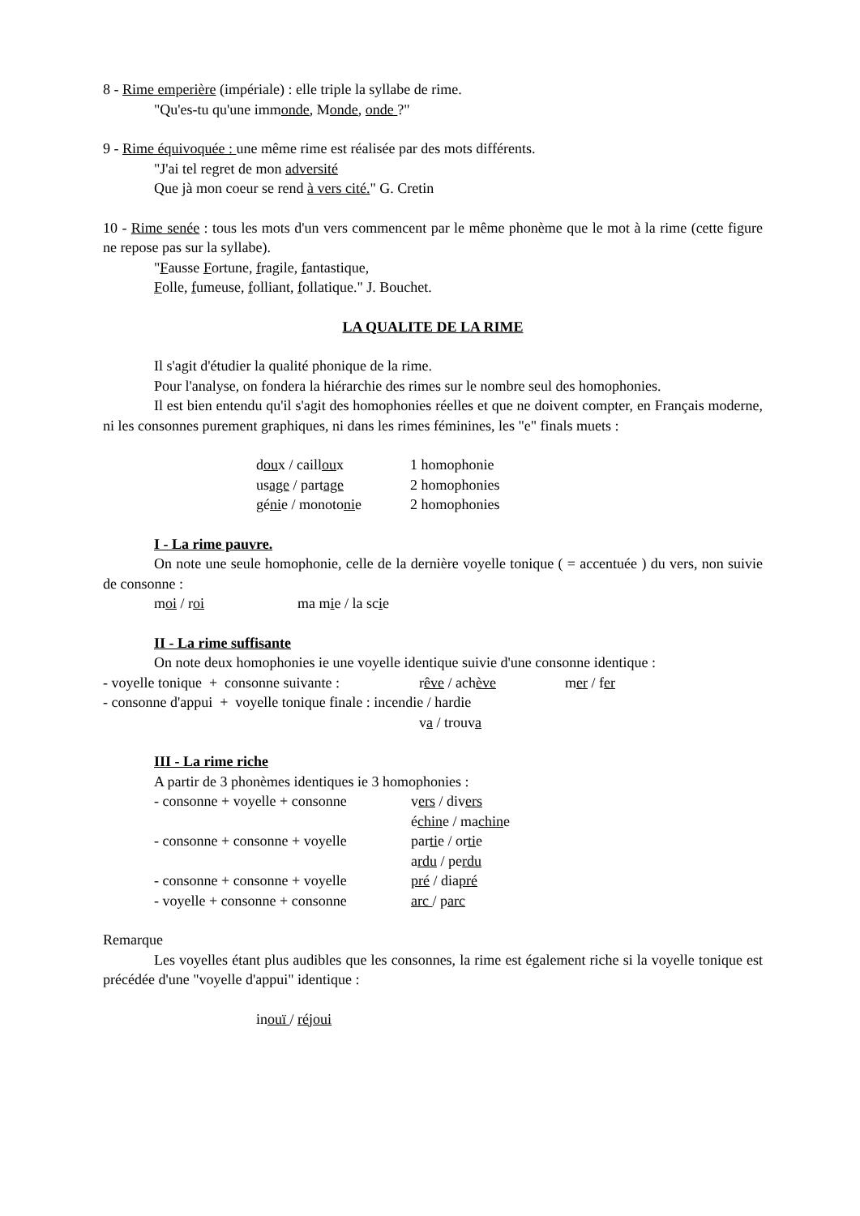8 - Rime emperière (impériale) : elle triple la syllabe de rime.
"Qu'es-tu qu'une immonde, Monde, onde ?"
9 - Rime équivoquée : une même rime est réalisée par des mots différents.
"J'ai tel regret de mon adversité
Que jà mon coeur se rend à vers cité." G. Cretin
10 - Rime senée : tous les mots d'un vers commencent par le même phonème que le mot à la rime (cette figure ne repose pas sur la syllabe).
"Fausse Fortune, fragile, fantastique,
Folle, fumeuse, folliant, follatique." J. Bouchet.
LA QUALITE DE LA RIME
Il s'agit d'étudier la qualité phonique de la rime.
Pour l'analyse, on fondera la hiérarchie des rimes sur le nombre seul des homophonies.
Il est bien entendu qu'il s'agit des homophonies réelles et que ne doivent compter, en Français moderne, ni les consonnes purement graphiques, ni dans les rimes féminines, les "e" finals muets :
| d ou x / caill ou x | 1 homophonie |
| us age / part age | 2 homophonies |
| gé ni e / monoto ni e | 2 homophonies |
I - La rime pauvre.
On note une seule homophonie, celle de la dernière voyelle tonique ( = accentuée ) du vers, non suivie de consonne :
moi / roi ma mie / la scie
II - La rime suffisante
On note deux homophonies ie une voyelle identique suivie d'une consonne identique :
| - voyelle tonique + consonne suivante : | r êve / ach ève | m er / f er |
- consonne d'appui + voyelle tonique finale : incendie / hardie
va / trouva
III - La rime riche
A partir de 3 phonèmes identiques ie 3 homophonies :
| - consonne + voyelle + consonne | v ers / div ers |
| | é chin e / ma chin e |
| - consonne + consonne + voyelle | par ti e / or ti e |
| | a rdu / pe rdu |
| - consonne + consonne + voyelle | pré / dia pré |
| - voyelle + consonne + consonne | arc / p arc |
Remarque
Les voyelles étant plus audibles que les consonnes, la rime est également riche si la voyelle tonique est précédée d'une "voyelle d'appui" identique :
inouï / réjoui